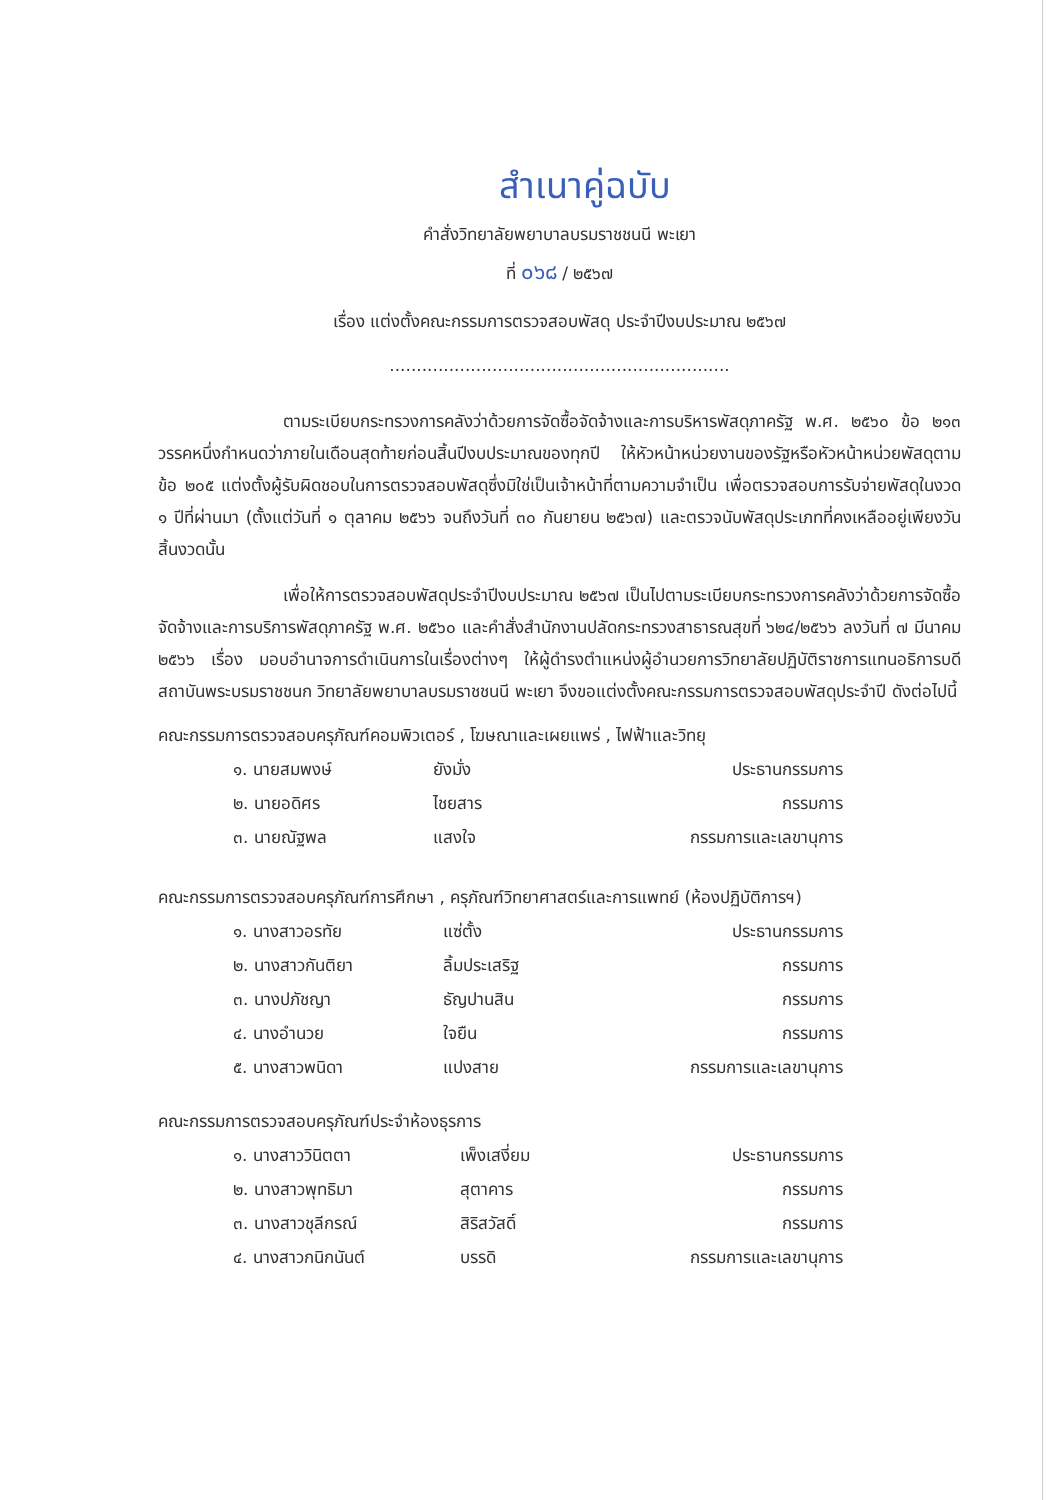สำเนาคู่ฉบับ
คำสั่งวิทยาลัยพยาบาลบรมราชชนนี พะเยา
ที่ ๐๖๘ / ๒๕๖๗
เรื่อง แต่งตั้งคณะกรรมการตรวจสอบพัสดุ ประจำปีงบประมาณ ๒๕๖๗
...............................................................
ตามระเบียบกระทรวงการคลังว่าด้วยการจัดซื้อจัดจ้างและการบริหารพัสดุภาครัฐ พ.ศ. ๒๕๖๐ ข้อ ๒๑๓ วรรคหนึ่งกำหนดว่าภายในเดือนสุดท้ายก่อนสิ้นปีงบประมาณของทุกปี ให้หัวหน้าหน่วยงานของรัฐหรือหัวหน้าหน่วยพัสดุตามข้อ ๒๐๕ แต่งตั้งผู้รับผิดชอบในการตรวจสอบพัสดุซึ่งมิใช่เป็นเจ้าหน้าที่ตามความจำเป็น เพื่อตรวจสอบการรับจ่ายพัสดุในงวด ๑ ปีที่ผ่านมา (ตั้งแต่วันที่ ๑ ตุลาคม ๒๕๖๖ จนถึงวันที่ ๓๐ กันยายน ๒๕๖๗) และตรวจนับพัสดุประเภทที่คงเหลืออยู่เพียงวันสิ้นงวดนั้น
เพื่อให้การตรวจสอบพัสดุประจำปีงบประมาณ ๒๕๖๗ เป็นไปตามระเบียบกระทรวงการคลังว่าด้วยการจัดซื้อจัดจ้างและการบริการพัสดุภาครัฐ พ.ศ. ๒๕๖๐ และคำสั่งสำนักงานปลัดกระทรวงสาธารณสุขที่ ๖๒๔/๒๕๖๖ ลงวันที่ ๗ มีนาคม ๒๕๖๖ เรื่อง มอบอำนาจการดำเนินการในเรื่องต่างๆ ให้ผู้ดำรงตำแหน่งผู้อำนวยการวิทยาลัยปฏิบัติราชการแทนอธิการบดีสถาบันพระบรมราชชนก วิทยาลัยพยาบาลบรมราชชนนี พะเยา จึงขอแต่งตั้งคณะกรรมการตรวจสอบพัสดุประจำปี ดังต่อไปนี้
คณะกรรมการตรวจสอบครุภัณฑ์คอมพิวเตอร์ , โฆษณาและเผยแพร่ , ไฟฟ้าและวิทยุ
| ๑. นายสมพงษ์ | ยังมั่ง | ประธานกรรมการ |
| ๒. นายอดิศร | ไชยสาร | กรรมการ |
| ๓. นายณัฐพล | แสงใจ | กรรมการและเลขานุการ |
คณะกรรมการตรวจสอบครุภัณฑ์การศึกษา , ครุภัณฑ์วิทยาศาสตร์และการแพทย์ (ห้องปฏิบัติการฯ)
| ๑. นางสาวอรทัย | แซ่ตั้ง | ประธานกรรมการ |
| ๒. นางสาวกันติยา | ลิ้มประเสริฐ | กรรมการ |
| ๓. นางปภัชญา | ธัญปานสิน | กรรมการ |
| ๔. นางอำนวย | ใจยืน | กรรมการ |
| ๕. นางสาวพนิดา | แปงสาย | กรรมการและเลขานุการ |
คณะกรรมการตรวจสอบครุภัณฑ์ประจำห้องธุรการ
| ๑. นางสาววินิตตา | เพ็งเสงี่ยม | ประธานกรรมการ |
| ๒. นางสาวพุทธิมา | สุตาคาร | กรรมการ |
| ๓. นางสาวชุลีกรณ์ | สิริสวัสดิ์ | กรรมการ |
| ๔. นางสาวกนิกนันต์ | บรรดิ | กรรมการและเลขานุการ |